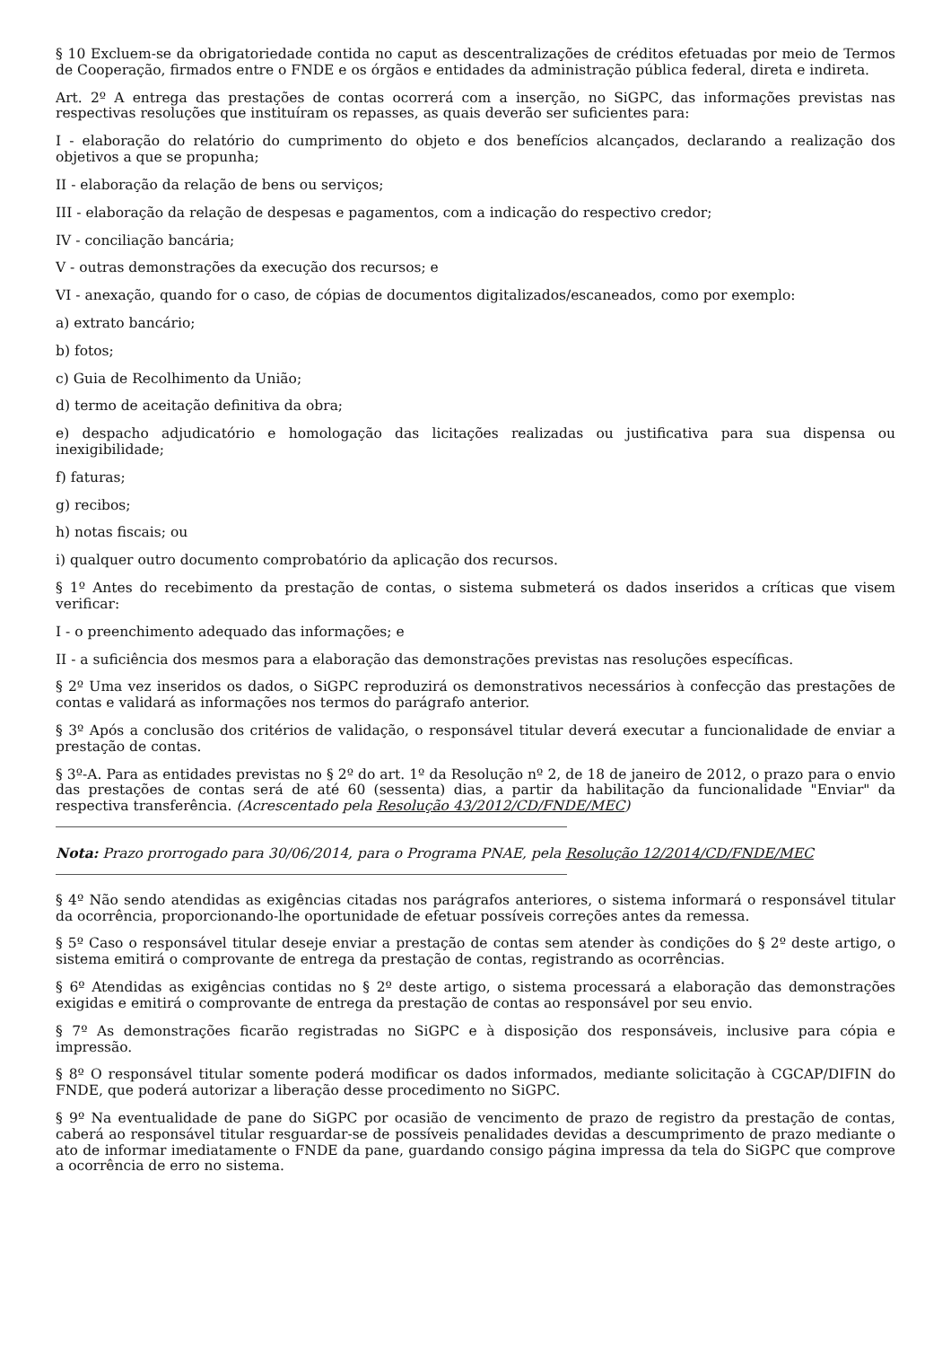§ 10 Excluem-se da obrigatoriedade contida no caput as descentralizações de créditos efetuadas por meio de Termos de Cooperação, firmados entre o FNDE e os órgãos e entidades da administração pública federal, direta e indireta.
Art. 2º A entrega das prestações de contas ocorrerá com a inserção, no SiGPC, das informações previstas nas respectivas resoluções que instituíram os repasses, as quais deverão ser suficientes para:
I - elaboração do relatório do cumprimento do objeto e dos benefícios alcançados, declarando a realização dos objetivos a que se propunha;
II - elaboração da relação de bens ou serviços;
III - elaboração da relação de despesas e pagamentos, com a indicação do respectivo credor;
IV - conciliação bancária;
V - outras demonstrações da execução dos recursos; e
VI - anexação, quando for o caso, de cópias de documentos digitalizados/escaneados, como por exemplo:
a) extrato bancário;
b) fotos;
c) Guia de Recolhimento da União;
d) termo de aceitação definitiva da obra;
e) despacho adjudicatório e homologação das licitações realizadas ou justificativa para sua dispensa ou inexigibilidade;
f) faturas;
g) recibos;
h) notas fiscais; ou
i) qualquer outro documento comprobatório da aplicação dos recursos.
§ 1º Antes do recebimento da prestação de contas, o sistema submeterá os dados inseridos a críticas que visem verificar:
I - o preenchimento adequado das informações; e
II - a suficiência dos mesmos para a elaboração das demonstrações previstas nas resoluções específicas.
§ 2º Uma vez inseridos os dados, o SiGPC reproduzirá os demonstrativos necessários à confecção das prestações de contas e validará as informações nos termos do parágrafo anterior.
§ 3º Após a conclusão dos critérios de validação, o responsável titular deverá executar a funcionalidade de enviar a prestação de contas.
§ 3º-A. Para as entidades previstas no § 2º do art. 1º da Resolução nº 2, de 18 de janeiro de 2012, o prazo para o envio das prestações de contas será de até 60 (sessenta) dias, a partir da habilitação da funcionalidade "Enviar" da respectiva transferência. (Acrescentado pela Resolução 43/2012/CD/FNDE/MEC)
Nota: Prazo prorrogado para 30/06/2014, para o Programa PNAE, pela Resolução 12/2014/CD/FNDE/MEC
§ 4º Não sendo atendidas as exigências citadas nos parágrafos anteriores, o sistema informará o responsável titular da ocorrência, proporcionando-lhe oportunidade de efetuar possíveis correções antes da remessa.
§ 5º Caso o responsável titular deseje enviar a prestação de contas sem atender às condições do § 2º deste artigo, o sistema emitirá o comprovante de entrega da prestação de contas, registrando as ocorrências.
§ 6º Atendidas as exigências contidas no § 2º deste artigo, o sistema processará a elaboração das demonstrações exigidas e emitirá o comprovante de entrega da prestação de contas ao responsável por seu envio.
§ 7º As demonstrações ficarão registradas no SiGPC e à disposição dos responsáveis, inclusive para cópia e impressão.
§ 8º O responsável titular somente poderá modificar os dados informados, mediante solicitação à CGCAP/DIFIN do FNDE, que poderá autorizar a liberação desse procedimento no SiGPC.
§ 9º Na eventualidade de pane do SiGPC por ocasião de vencimento de prazo de registro da prestação de contas, caberá ao responsável titular resguardar-se de possíveis penalidades devidas a descumprimento de prazo mediante o ato de informar imediatamente o FNDE da pane, guardando consigo página impressa da tela do SiGPC que comprove a ocorrência de erro no sistema.